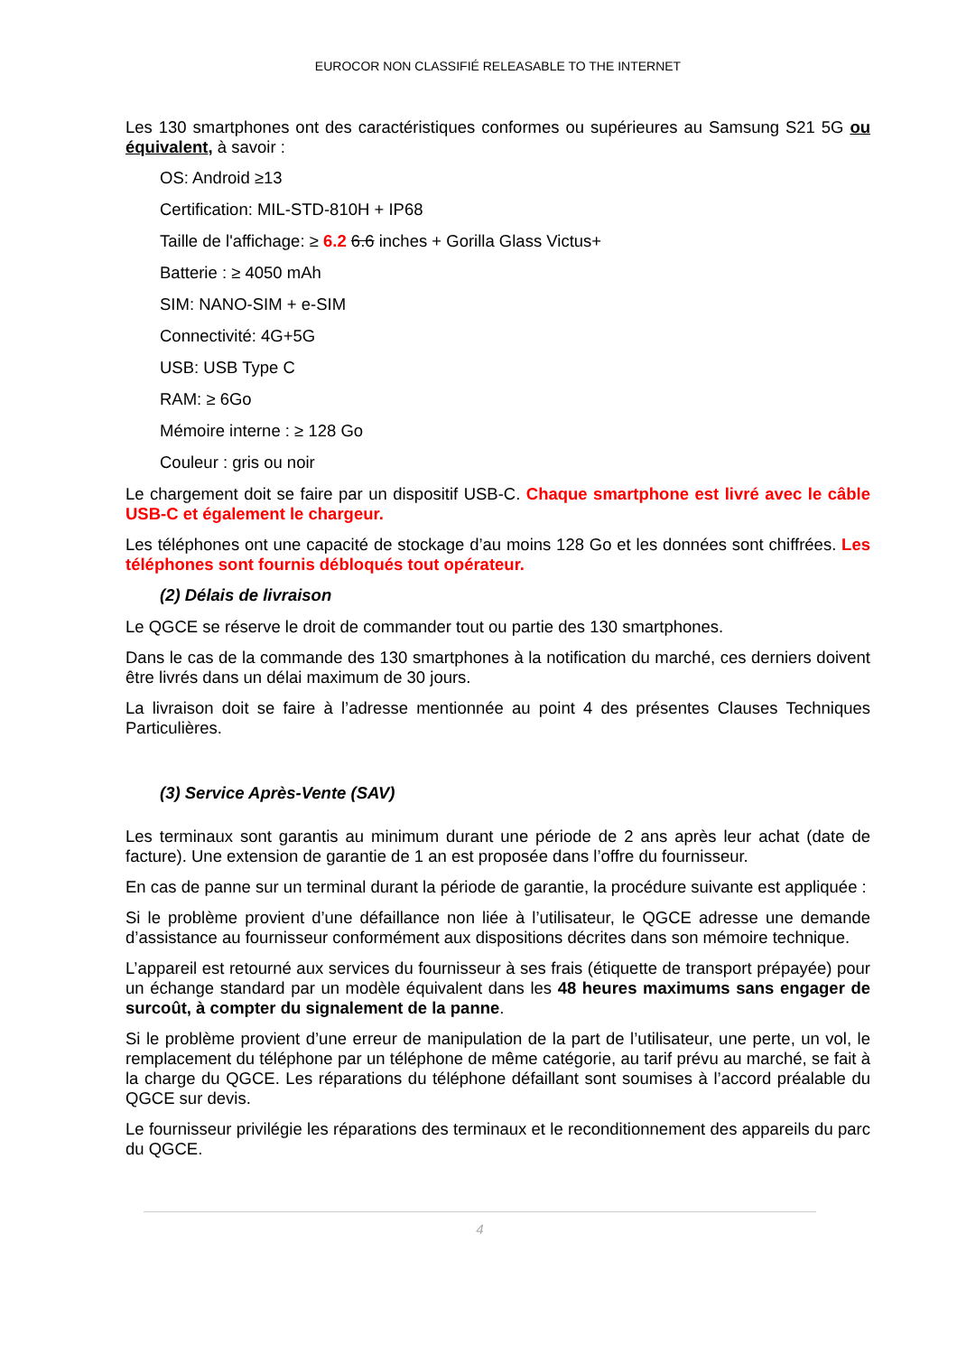EUROCOR NON CLASSIFIÉ RELEASABLE TO THE INTERNET
Les 130 smartphones ont des caractéristiques conformes ou supérieures au Samsung S21 5G ou équivalent, à savoir :
OS: Android ≥13
Certification: MIL-STD-810H + IP68
Taille de l'affichage: ≥ 6.2 6.6 inches + Gorilla Glass Victus+
Batterie : ≥ 4050 mAh
SIM: NANO-SIM + e-SIM
Connectivité: 4G+5G
USB: USB Type C
RAM: ≥ 6Go
Mémoire interne : ≥ 128 Go
Couleur : gris ou noir
Le chargement doit se faire par un dispositif USB-C. Chaque smartphone est livré avec le câble USB-C et également le chargeur.
Les téléphones ont une capacité de stockage d’au moins 128 Go et les données sont chiffrées. Les téléphones sont fournis débloqués tout opérateur.
(2) Délais de livraison
Le QGCE se réserve le droit de commander tout ou partie des 130 smartphones.
Dans le cas de la commande des 130 smartphones à la notification du marché, ces derniers doivent être livrés dans un délai maximum de 30 jours.
La livraison doit se faire à l’adresse mentionnée au point 4 des présentes Clauses Techniques Particulières.
(3) Service Après-Vente (SAV)
Les terminaux sont garantis au minimum durant une période de 2 ans après leur achat (date de facture). Une extension de garantie de 1 an est proposée dans l’offre du fournisseur.
En cas de panne sur un terminal durant la période de garantie, la procédure suivante est appliquée :
Si le problème provient d’une défaillance non liée à l’utilisateur, le QGCE adresse une demande d’assistance au fournisseur conformément aux dispositions décrites dans son mémoire technique.
L’appareil est retourné aux services du fournisseur à ses frais (étiquette de transport prépayée) pour un échange standard par un modèle équivalent dans les 48 heures maximums sans engager de surcoût, à compter du signalement de la panne.
Si le problème provient d’une erreur de manipulation de la part de l’utilisateur, une perte, un vol, le remplacement du téléphone par un téléphone de même catégorie, au tarif prévu au marché, se fait à la charge du QGCE. Les réparations du téléphone défaillant sont soumises à l’accord préalable du QGCE sur devis.
Le fournisseur privilégie les réparations des terminaux et le reconditionnement des appareils du parc du QGCE.
4